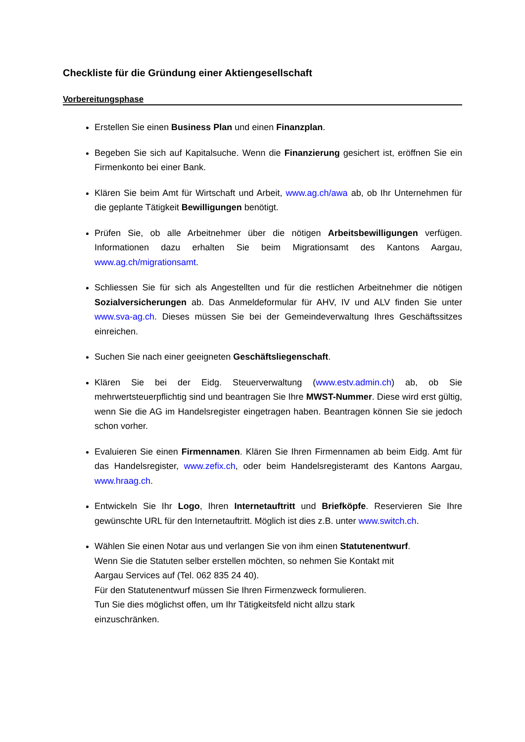Checkliste für die Gründung einer Aktiengesellschaft
Vorbereitungsphase
Erstellen Sie einen Business Plan und einen Finanzplan.
Begeben Sie sich auf Kapitalsuche. Wenn die Finanzierung gesichert ist, eröffnen Sie ein Firmenkonto bei einer Bank.
Klären Sie beim Amt für Wirtschaft und Arbeit, www.ag.ch/awa ab, ob Ihr Unternehmen für die geplante Tätigkeit Bewilligungen benötigt.
Prüfen Sie, ob alle Arbeitnehmer über die nötigen Arbeitsbewilligungen verfügen. Informationen dazu erhalten Sie beim Migrationsamt des Kantons Aargau, www.ag.ch/migrationsamt.
Schliessen Sie für sich als Angestellten und für die restlichen Arbeitnehmer die nötigen Sozialversicherungen ab. Das Anmeldeformular für AHV, IV und ALV finden Sie unter www.sva-ag.ch. Dieses müssen Sie bei der Gemeindeverwaltung Ihres Geschäftssitzes einreichen.
Suchen Sie nach einer geeigneten Geschäftsliegenschaft.
Klären Sie bei der Eidg. Steuerverwaltung (www.estv.admin.ch) ab, ob Sie mehrwertsteuerpflichtig sind und beantragen Sie Ihre MWST-Nummer. Diese wird erst gültig, wenn Sie die AG im Handelsregister eingetragen haben. Beantragen können Sie sie jedoch schon vorher.
Evaluieren Sie einen Firmennamen. Klären Sie Ihren Firmennamen ab beim Eidg. Amt für das Handelsregister, www.zefix.ch, oder beim Handelsregisteramt des Kantons Aargau, www.hraag.ch.
Entwickeln Sie Ihr Logo, Ihren Internetauftritt und Briefköpfe. Reservieren Sie Ihre gewünschte URL für den Internetauftritt. Möglich ist dies z.B. unter www.switch.ch.
Wählen Sie einen Notar aus und verlangen Sie von ihm einen Statutenentwurf.
Wenn Sie die Statuten selber erstellen möchten, so nehmen Sie Kontakt mit
Aargau Services auf (Tel. 062 835 24 40).
Für den Statutenentwurf müssen Sie Ihren Firmenzweck formulieren.
Tun Sie dies möglichst offen, um Ihr Tätigkeitsfeld nicht allzu stark
einzuschränken.